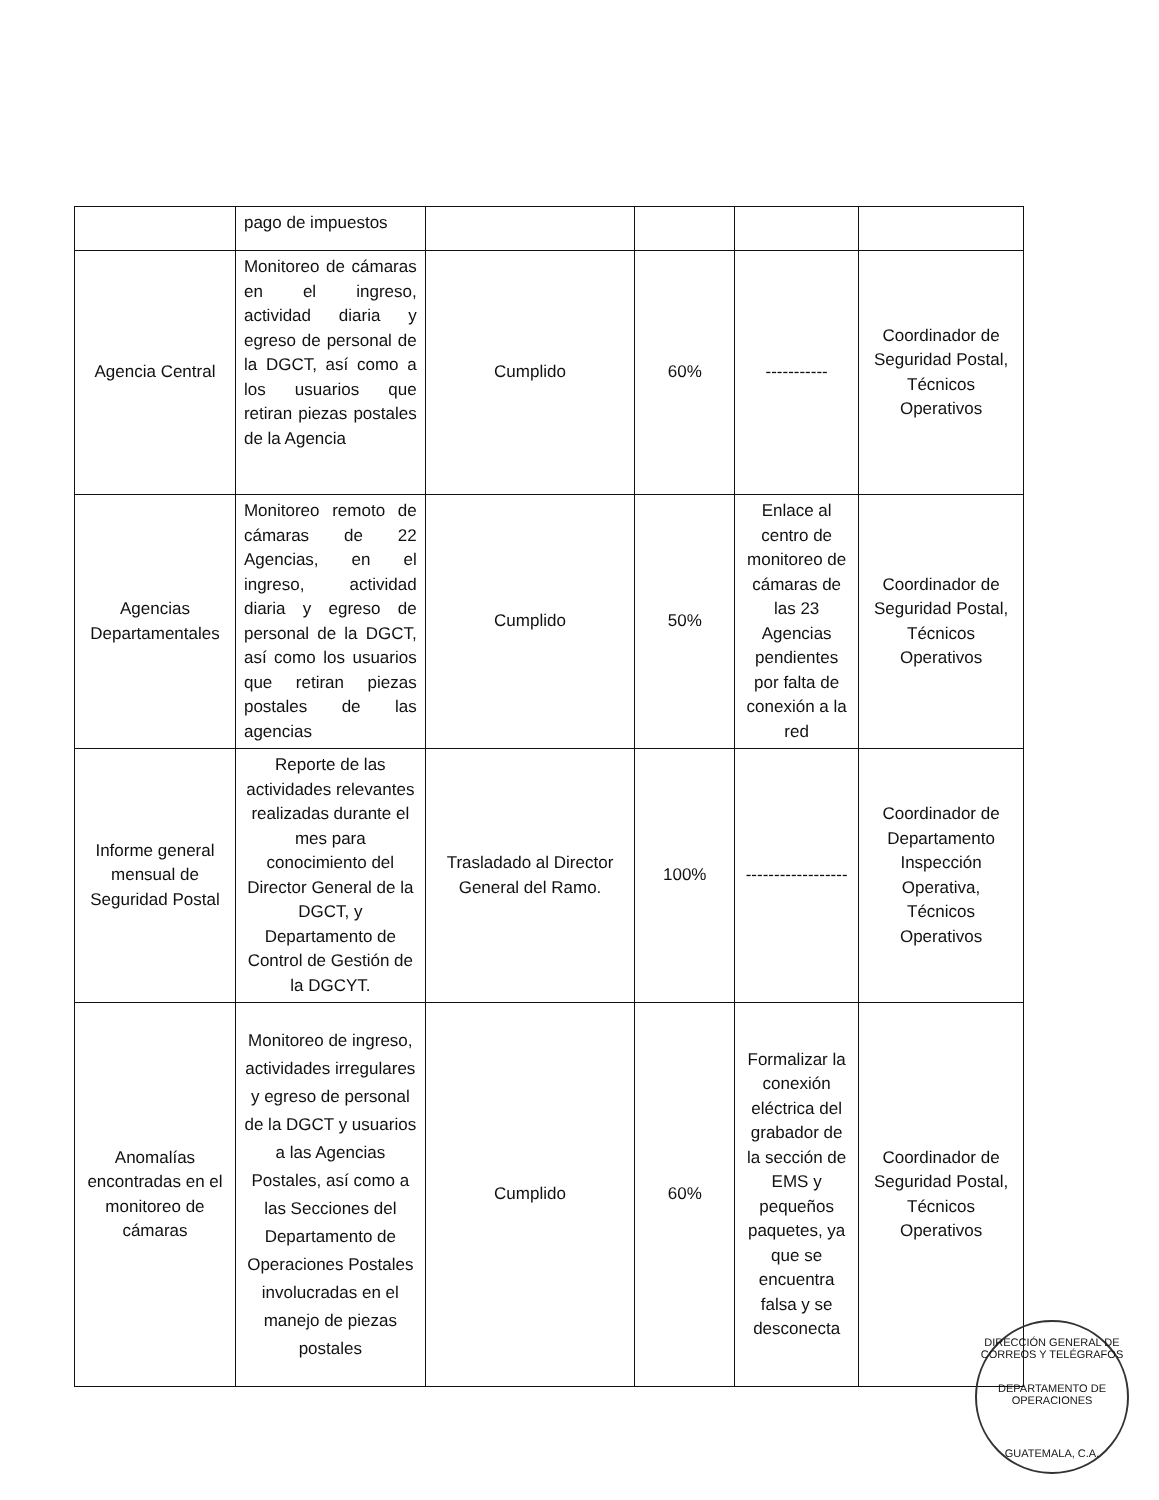| | pago de impuestos | | | | |
| Agencia Central | Monitoreo de cámaras en el ingreso, actividad diaria y egreso de personal de la DGCT, así como a los usuarios que retiran piezas postales de la Agencia | Cumplido | 60% | ----------- | Coordinador de Seguridad Postal, Técnicos Operativos |
| Agencias Departamentales | Monitoreo remoto de cámaras de 22 Agencias, en el ingreso, actividad diaria y egreso de personal de la DGCT, así como los usuarios que retiran piezas postales de las agencias | Cumplido | 50% | Enlace al centro de monitoreo de cámaras de las 23 Agencias pendientes por falta de conexión a la red | Coordinador de Seguridad Postal, Técnicos Operativos |
| Informe general mensual de Seguridad Postal | Reporte de las actividades relevantes realizadas durante el mes para conocimiento del Director General de la DGCT, y Departamento de Control de Gestión de la DGCYT. | Trasladado al Director General del Ramo. | 100% | ------------------ | Coordinador de Departamento Inspección Operativa, Técnicos Operativos |
| Anomalías encontradas en el monitoreo de cámaras | Monitoreo de ingreso, actividades irregulares y egreso de personal de la DGCT y usuarios a las Agencias Postales, así como a las Secciones del Departamento de Operaciones Postales involucradas en el manejo de piezas postales | Cumplido | 60% | Formalizar la conexión eléctrica del grabador de la sección de EMS y pequeños paquetes, ya que se encuentra falsa y se desconecta | Coordinador de Seguridad Postal, Técnicos Operativos |
DIRECCIÓN GENERAL DE CORREOS Y TELÉGRAFOS
DEPARTAMENTO DE OPERACIONES
GUATEMALA, C.A.